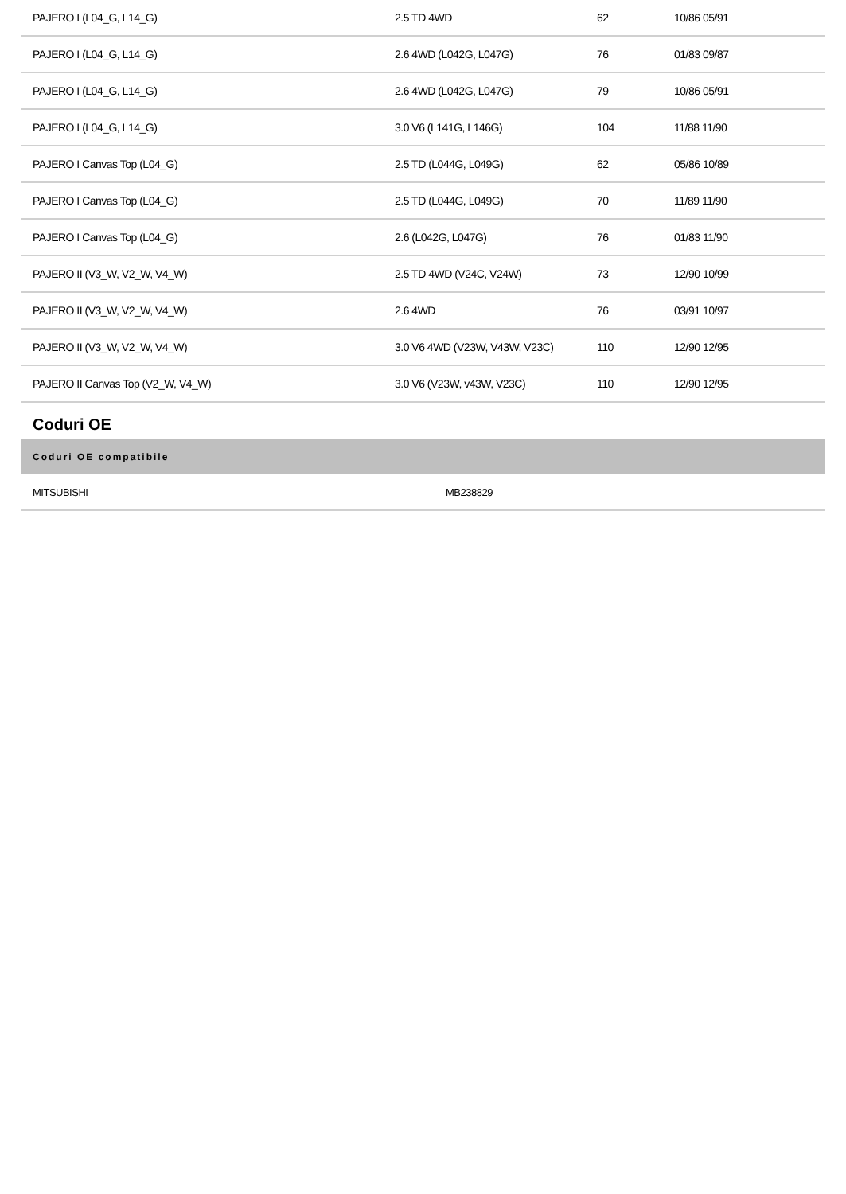| PAJERO I (L04_G, L14_G) | 2.5 TD 4WD | 62 | 10/86 05/91 |
| PAJERO I (L04_G, L14_G) | 2.6 4WD (L042G, L047G) | 76 | 01/83 09/87 |
| PAJERO I (L04_G, L14_G) | 2.6 4WD (L042G, L047G) | 79 | 10/86 05/91 |
| PAJERO I (L04_G, L14_G) | 3.0 V6 (L141G, L146G) | 104 | 11/88 11/90 |
| PAJERO I Canvas Top (L04_G) | 2.5 TD (L044G, L049G) | 62 | 05/86 10/89 |
| PAJERO I Canvas Top (L04_G) | 2.5 TD (L044G, L049G) | 70 | 11/89 11/90 |
| PAJERO I Canvas Top (L04_G) | 2.6 (L042G, L047G) | 76 | 01/83 11/90 |
| PAJERO II (V3_W, V2_W, V4_W) | 2.5 TD 4WD (V24C, V24W) | 73 | 12/90 10/99 |
| PAJERO II (V3_W, V2_W, V4_W) | 2.6 4WD | 76 | 03/91 10/97 |
| PAJERO II (V3_W, V2_W, V4_W) | 3.0 V6 4WD (V23W, V43W, V23C) | 110 | 12/90 12/95 |
| PAJERO II Canvas Top (V2_W, V4_W) | 3.0 V6 (V23W, v43W, V23C) | 110 | 12/90 12/95 |
Coduri OE
| Coduri OE compatibile | |
| --- | --- |
| MITSUBISHI | MB238829 |